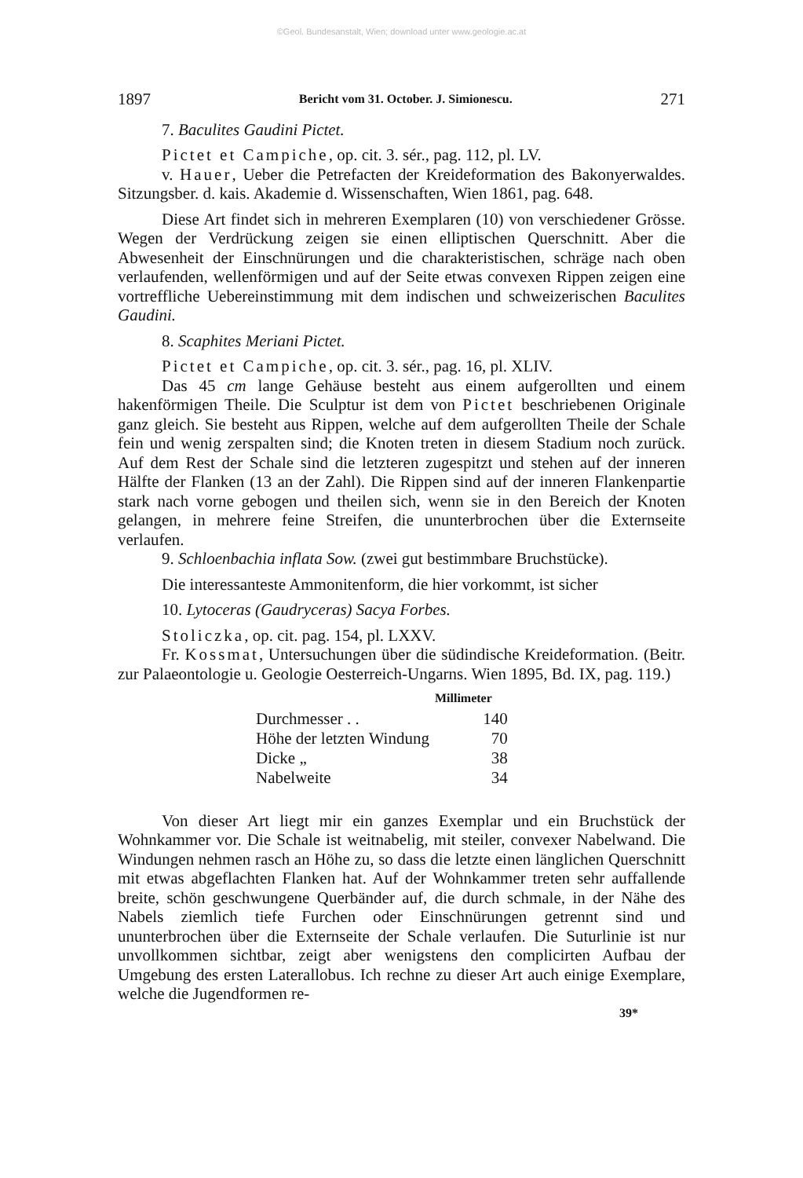©Geol. Bundesanstalt, Wien; download unter www.geologie.ac.at
1897 Bericht vom 31. October. J. Simionescu. 271
7. Baculites Gaudini Pictet.
Pictet et Campiche, op. cit. 3. sér., pag. 112, pl. LV.
v. Hauer, Ueber die Petrefacten der Kreideformation des Bakonyerwaldes. Sitzungsber. d. kais. Akademie d. Wissenschaften, Wien 1861, pag. 648.
Diese Art findet sich in mehreren Exemplaren (10) von verschiedener Grösse. Wegen der Verdrückung zeigen sie einen elliptischen Querschnitt. Aber die Abwesenheit der Einschnürungen und die charakteristischen, schräge nach oben verlaufenden, wellenförmigen und auf der Seite etwas convexen Rippen zeigen eine vortreffliche Uebereinstimmung mit dem indischen und schweizerischen Baculites Gaudini.
8. Scaphites Meriani Pictet.
Pictet et Campiche, op. cit. 3. sér., pag. 16, pl. XLIV.
Das 45 cm lange Gehäuse besteht aus einem aufgerollten und einem hakenförmigen Theile. Die Sculptur ist dem von Pictet beschriebenen Originale ganz gleich. Sie besteht aus Rippen, welche auf dem aufgerollten Theile der Schale fein und wenig zerspalten sind; die Knoten treten in diesem Stadium noch zurück. Auf dem Rest der Schale sind die letzteren zugespitzt und stehen auf der inneren Hälfte der Flanken (13 an der Zahl). Die Rippen sind auf der inneren Flankenpartie stark nach vorne gebogen und theilen sich, wenn sie in den Bereich der Knoten gelangen, in mehrere feine Streifen, die ununterbrochen über die Externseite verlaufen.
9. Schloenbachia inflata Sow. (zwei gut bestimmbare Bruchstücke).
Die interessanteste Ammonitenform, die hier vorkommt, ist sicher
10. Lytoceras (Gaudryceras) Sacya Forbes.
Stoliczka, op. cit. pag. 154, pl. LXXV.
Fr. Kossmat, Untersuchungen über die südindische Kreideformation. (Beitr. zur Palaeontologie u. Geologie Oesterreich-Ungarns. Wien 1895, Bd. IX, pag. 119.)
| | Millimeter |
| --- | --- |
| Durchmesser . . | 140 |
| Höhe der letzten Windung | 70 |
| Dicke „ | 38 |
| Nabelweite | 34 |
Von dieser Art liegt mir ein ganzes Exemplar und ein Bruchstück der Wohnkammer vor. Die Schale ist weitnabelig, mit steiler, convexer Nabelwand. Die Windungen nehmen rasch an Höhe zu, so dass die letzte einen länglichen Querschnitt mit etwas abgeflachten Flanken hat. Auf der Wohnkammer treten sehr auffallende breite, schön geschwungene Querbänder auf, die durch schmale, in der Nähe des Nabels ziemlich tiefe Furchen oder Einschnürungen getrennt sind und ununterbrochen über die Externseite der Schale verlaufen. Die Suturlinie ist nur unvollkommen sichtbar, zeigt aber wenigstens den complicirten Aufbau der Umgebung des ersten Laterallobus. Ich rechne zu dieser Art auch einige Exemplare, welche die Jugendformen re-
39*